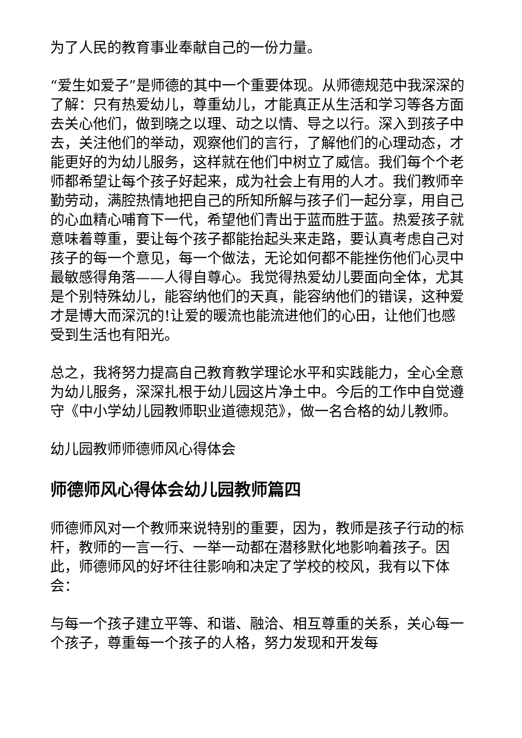为了人民的教育事业奉献自己的一份力量。
“爱生如爱子”是师德的其中一个重要体现。从师德规范中我深深的了解：只有热爱幼儿，尊重幼儿，才能真正从生活和学习等各方面去关心他们，做到晓之以理、动之以情、导之以行。深入到孩子中去，关注他们的举动，观察他们的言行，了解他们的心理动态，才能更好的为幼儿服务，这样就在他们中树立了威信。我们每个个老师都希望让每个孩子好起来，成为社会上有用的人才。我们教师辛勤劳动，满腔热情地把自己的所知所解与孩子们一起分享，用自己的心血精心哺育下一代，希望他们青出于蓝而胜于蓝。热爱孩子就意味着尊重，要让每个孩子都能抬起头来走路，要认真考虑自己对孩子的每一个意见，每一个做法，无论如何都不能挫伤他们心灵中最敏感得角落——人得自尊心。我觉得热爱幼儿要面向全体，尤其是个别特殊幼儿，能容纳他们的天真，能容纳他们的错误，这种爱才是博大而深沉的!让爱的暖流也能流进他们的心田，让他们也感受到生活也有阳光。
总之，我将努力提高自己教育教学理论水平和实践能力，全心全意为幼儿服务，深深扎根于幼儿园这片净土中。今后的工作中自觉遵守《中小学幼儿园教师职业道德规范》，做一名合格的幼儿教师。
幼儿园教师师德师风心得体会
师德师风心得体会幼儿园教师篇四
师德师风对一个教师来说特别的重要，因为，教师是孩子行动的标杆，教师的一言一行、一举一动都在潜移默化地影响着孩子。因此，师德师风的好坏往往影响和决定了学校的校风，我有以下体会：
与每一个孩子建立平等、和谐、融洽、相互尊重的关系，关心每一个孩子，尊重每一个孩子的人格，努力发现和开发每